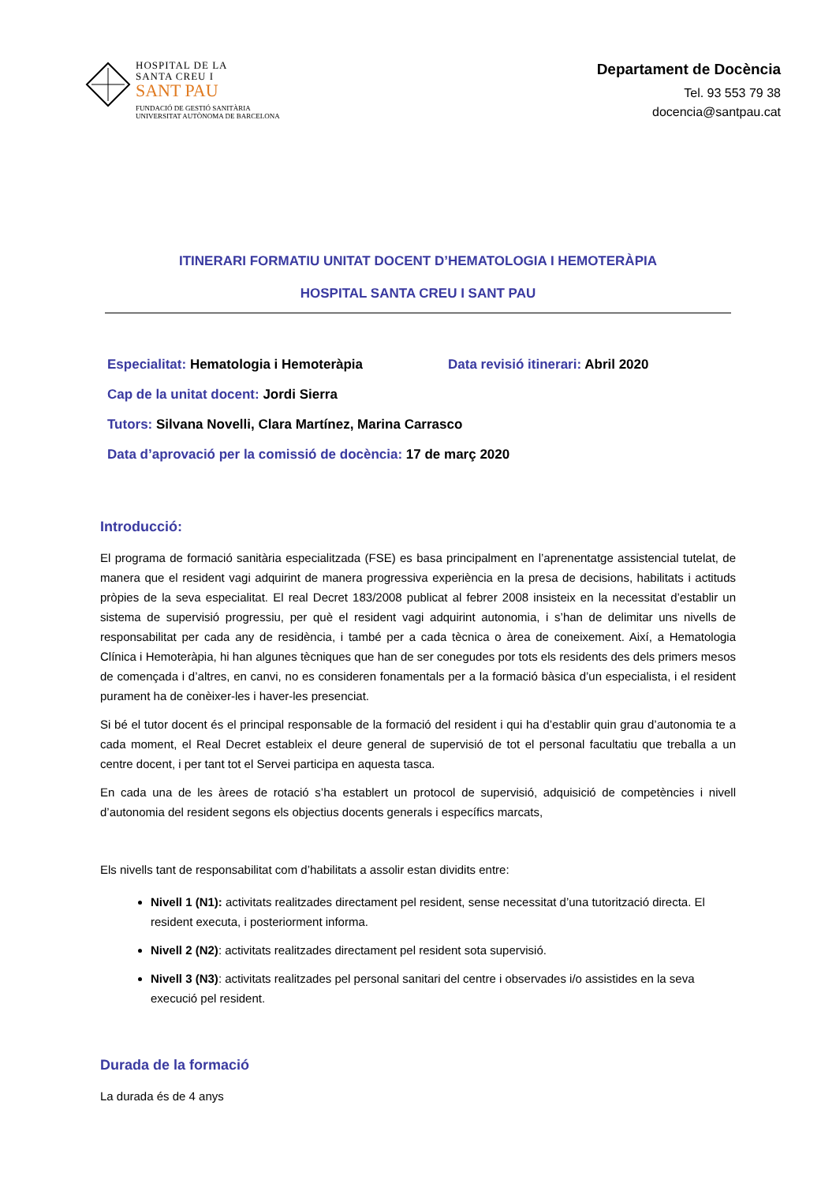HOSPITAL DE LA
SANTA CREU I
SANT PAU
FUNDACIÓ DE GESTIÓ SANITÀRIA
UNIVERSITAT AUTÒNOMA DE BARCELONA
Departament de Docència
Tel. 93 553 79 38
docencia@santpau.cat
ITINERARI FORMATIU UNITAT DOCENT D’HEMATOLOGIA I HEMOTERÀPIA
HOSPITAL SANTA CREU I SANT PAU
Especialitat: Hematologia i Hemoteràpia Data revisió itinerari: Abril 2020
Cap de la unitat docent: Jordi Sierra
Tutors: Silvana Novelli, Clara Martínez, Marina Carrasco
Data d’aprovació per la comissió de docència: 17 de març 2020
Introducció:
El programa de formació sanitària especialitzada (FSE) es basa principalment en l’aprenentatge assistencial tutelat, de manera que el resident vagi adquirint de manera progressiva experiència en la presa de decisions, habilitats i actituds pròpies de la seva especialitat. El real Decret 183/2008 publicat al febrer 2008 insisteix en la necessitat d’establir un sistema de supervisió progressiu, per què el resident vagi adquirint autonomia, i s’han de delimitar uns nivells de responsabilitat per cada any de residència, i també per a cada tècnica o àrea de coneixement. Així, a Hematologia Clínica i Hemoteràpia, hi han algunes tècniques que han de ser conegudes por tots els residents des dels primers mesos de començada i d’altres, en canvi, no es consideren fonamentals per a la formació bàsica d’un especialista, i el resident purament ha de conèixer-les i haver-les presenciat.
Si bé el tutor docent és el principal responsable de la formació del resident i qui ha d’establir quin grau d’autonomia te a cada moment, el Real Decret estableix el deure general de supervisió de tot el personal facultatiu que treballa a un centre docent, i per tant tot el Servei participa en aquesta tasca.
En cada una de les àrees de rotació s’ha establert un protocol de supervisió, adquisició de competències i nivell d’autonomia del resident segons els objectius docents generals i específics marcats,
Els nivells tant de responsabilitat com d’habilitats a assolir estan dividits entre:
Nivell 1 (N1): activitats realitzades directament pel resident, sense necessitat d’una tutorització directa. El resident executa, i posteriorment informa.
Nivell 2 (N2): activitats realitzades directament pel resident sota supervisió.
Nivell 3 (N3): activitats realitzades pel personal sanitari del centre i observades i/o assistides en la seva execució pel resident.
Durada de la formació
La durada és de 4 anys